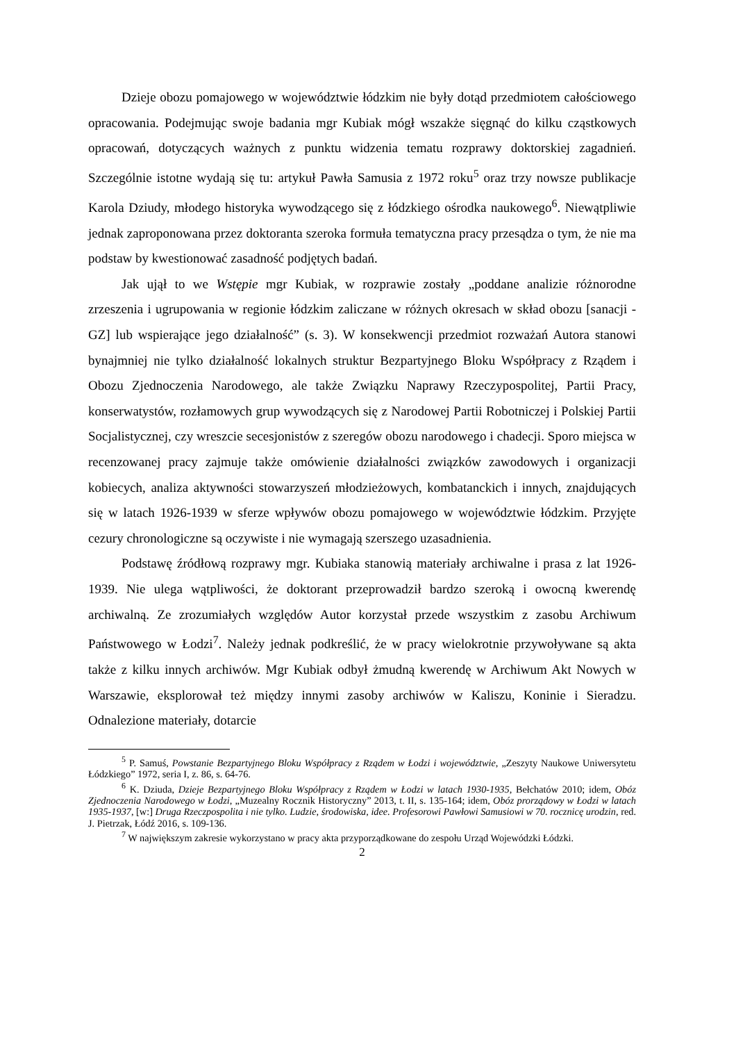Dzieje obozu pomajowego w województwie łódzkim nie były dotąd przedmiotem całościowego opracowania. Podejmując swoje badania mgr Kubiak mógł wszakże sięgnąć do kilku cząstkowych opracowań, dotyczących ważnych z punktu widzenia tematu rozprawy doktorskiej zagadnień. Szczególnie istotne wydają się tu: artykuł Pawła Samusia z 1972 roku<sup>5</sup> oraz trzy nowsze publikacje Karola Dziudy, młodego historyka wywodzącego się z łódzkiego ośrodka naukowego<sup>6</sup>. Niewątpliwie jednak zaproponowana przez doktoranta szeroka formuła tematyczna pracy przesądza o tym, że nie ma podstaw by kwestionować zasadność podjętych badań.
Jak ujął to we Wstępie mgr Kubiak, w rozprawie zostały „poddane analizie różnorodne zrzeszenia i ugrupowania w regionie łódzkim zaliczane w różnych okresach w skład obozu [sanacji - GZ] lub wspierające jego działalność” (s. 3). W konsekwencji przedmiot rozważań Autora stanowi bynajmniej nie tylko działalność lokalnych struktur Bezpartyjnego Bloku Współpracy z Rządem i Obozu Zjednoczenia Narodowego, ale także Związku Naprawy Rzeczypospolitej, Partii Pracy, konserwatystów, rozłamowych grup wywodzących się z Narodowej Partii Robotniczej i Polskiej Partii Socjalistycznej, czy wreszcie secesjonistów z szeregów obozu narodowego i chadecji. Sporo miejsca w recenzowanej pracy zajmuje także omówienie działalności związków zawodowych i organizacji kobiecych, analiza aktywności stowarzyszeń młodzieżowych, kombatanckich i innych, znajdujących się w latach 1926-1939 w sferze wpływów obozu pomajowego w województwie łódzkim. Przyjęte cezury chronologiczne są oczywiste i nie wymagają szerszego uzasadnienia.
Podstawę źródłową rozprawy mgr. Kubiaka stanowią materiały archiwalne i prasa z lat 1926-1939. Nie ulega wątpliwości, że doktorant przeprowadził bardzo szeroką i owocną kwerendę archiwalną. Ze zrozumiałych względów Autor korzystał przede wszystkim z zasobu Archiwum Państwowego w Łodzi<sup>7</sup>. Należy jednak podkreślić, że w pracy wielokrotnie przywoływane są akta także z kilku innych archiwów. Mgr Kubiak odbył żmudną kwerendę w Archiwum Akt Nowych w Warszawie, eksplorował też między innymi zasoby archiwów w Kaliszu, Koninie i Sieradzu. Odnalezione materiały, dotarcie
<sup>5</sup> P. Samuś, Powstanie Bezpartyjnego Bloku Współpracy z Rządem w Łodzi i województwie, „Zeszyty Naukowe Uniwersytetu Łódzkiego” 1972, seria I, z. 86, s. 64-76.
<sup>6</sup> K. Dziuda, Dzieje Bezpartyjnego Bloku Współpracy z Rządem w Łodzi w latach 1930-1935, Bełchatów 2010; idem, Obóz Zjednoczenia Narodowego w Łodzi, „Muzealny Rocznik Historyczny” 2013, t. II, s. 135-164; idem, Obóz prorządowy w Łodzi w latach 1935-1937, [w:] Druga Rzeczpospolita i nie tylko. Ludzie, środowiska, idee. Profesorowi Pawłowi Samusiowi w 70. rocznicę urodzin, red. J. Pietrzak, Łódź 2016, s. 109-136.
<sup>7</sup> W największym zakresie wykorzystano w pracy akta przyporządkowane do zespołu Urząd Wojewódzki Łódzki.
2